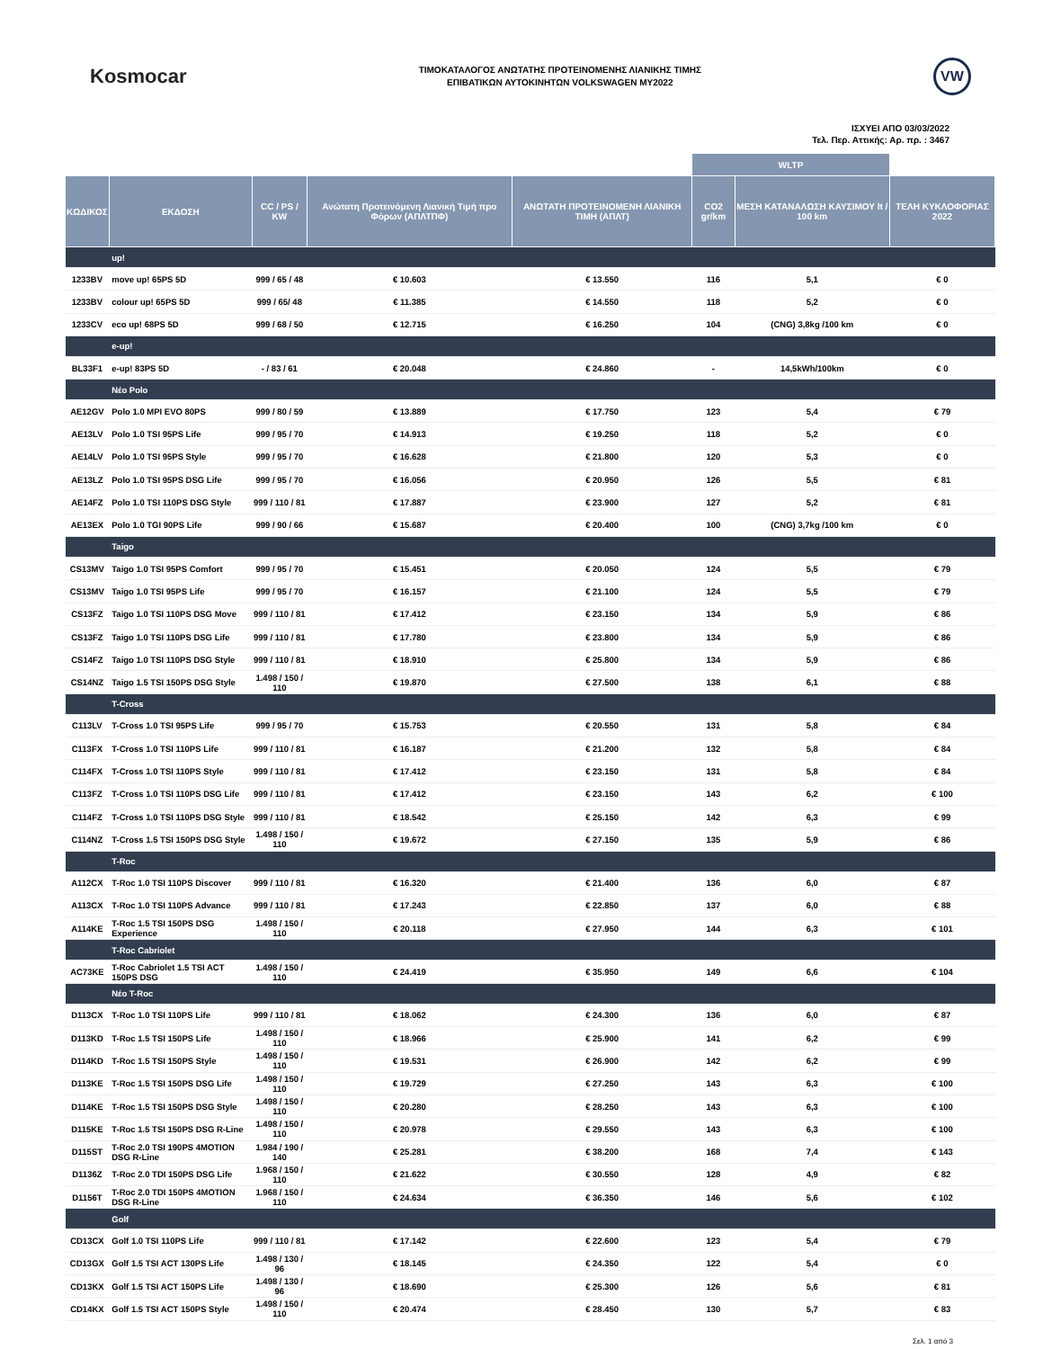Kosmocar
ΤΙΜΟΚΑΤΑΛΟΓΟΣ ΑΝΩΤΑΤΗΣ ΠΡΟΤΕΙΝΟΜΕΝΗΣ ΛΙΑΝΙΚΗΣ ΤΙΜΗΣ
ΕΠΙΒΑΤΙΚΩΝ ΑΥΤΟΚΙΝΗΤΩΝ VOLKSWAGEN MY2022
VW
ΙΣΧΥΕΙ ΑΠΟ 03/03/2022
Τελ. Περ. Αττικής: Αρ. πρ. : 3467
| | | | | | WLTP | | |
| ΚΩΔΙΚΟΣ | ΕΚΔΟΣΗ | CC / PS / KW | Ανώτατη Προτεινόμενη Λιανική Τιμή προ Φόρων (ΑΠΛΤΠΦ) | ΑΝΩΤΑΤΗ ΠΡΟΤΕΙΝΟΜΕΝΗ ΛΙΑΝΙΚΗ ΤΙΜΗ (ΑΠΛΤ) | CO2 gr/km | ΜΕΣΗ ΚΑΤΑΝΑΛΩΣΗ ΚΑΥΣΙΜΟΥ lt / 100 km | ΤΕΛΗ ΚΥΚΛΟΦΟΡΙΑΣ 2022 |
| | up! | | | | | | |
| 1233BV | move up! 65PS 5D | 999 / 65 / 48 | € 10.603 | € 13.550 | 116 | 5,1 | € 0 |
| 1233BV | colour up! 65PS 5D | 999 / 65/ 48 | € 11.385 | € 14.550 | 118 | 5,2 | € 0 |
| 1233CV | eco up! 68PS 5D | 999 / 68 / 50 | € 12.715 | € 16.250 | 104 | (CNG) 3,8kg /100 km | € 0 |
| | e-up! | | | | | | |
| BL33F1 | e-up! 83PS 5D | - / 83 / 61 | € 20.048 | € 24.860 | - | 14,5kWh/100km | € 0 |
| | Νέο Polo | | | | | | |
| AE12GV | Polo 1.0 MPI EVO 80PS | 999 / 80 / 59 | € 13.889 | € 17.750 | 123 | 5,4 | € 79 |
| AE13LV | Polo 1.0 TSI 95PS Life | 999 / 95 / 70 | € 14.913 | € 19.250 | 118 | 5,2 | € 0 |
| AE14LV | Polo 1.0 TSI 95PS Style | 999 / 95 / 70 | € 16.628 | € 21.800 | 120 | 5,3 | € 0 |
| AE13LZ | Polo 1.0 TSI 95PS DSG Life | 999 / 95 / 70 | € 16.056 | € 20.950 | 126 | 5,5 | € 81 |
| AE14FZ | Polo 1.0 TSI 110PS DSG Style | 999 / 110 / 81 | € 17.887 | € 23.900 | 127 | 5,2 | € 81 |
| AE13EX | Polo 1.0 TGI 90PS Life | 999 / 90 / 66 | € 15.687 | € 20.400 | 100 | (CNG) 3,7kg /100 km | € 0 |
| | Taigo | | | | | | |
| CS13MV | Taigo 1.0 TSI 95PS Comfort | 999 / 95 / 70 | € 15.451 | € 20.050 | 124 | 5,5 | € 79 |
| CS13MV | Taigo 1.0 TSI 95PS Life | 999 / 95 / 70 | € 16.157 | € 21.100 | 124 | 5,5 | € 79 |
| CS13FZ | Taigo 1.0 TSI 110PS DSG Move | 999 / 110 / 81 | € 17.412 | € 23.150 | 134 | 5,9 | € 86 |
| CS13FZ | Taigo 1.0 TSI 110PS DSG Life | 999 / 110 / 81 | € 17.780 | € 23.800 | 134 | 5,9 | € 86 |
| CS14FZ | Taigo 1.0 TSI 110PS DSG Style | 999 / 110 / 81 | € 18.910 | € 25.800 | 134 | 5,9 | € 86 |
| CS14NZ | Taigo 1.5 TSI 150PS DSG Style | 1.498 / 150 / 110 | € 19.870 | € 27.500 | 138 | 6,1 | € 88 |
| | T-Cross | | | | | | |
| C113LV | T-Cross 1.0 TSI 95PS Life | 999 / 95 / 70 | € 15.753 | € 20.550 | 131 | 5,8 | € 84 |
| C113FX | T-Cross 1.0 TSI 110PS Life | 999 / 110 / 81 | € 16.187 | € 21.200 | 132 | 5,8 | € 84 |
| C114FX | T-Cross 1.0 TSI 110PS Style | 999 / 110 / 81 | € 17.412 | € 23.150 | 131 | 5,8 | € 84 |
| C113FZ | T-Cross 1.0 TSI 110PS DSG Life | 999 / 110 / 81 | € 17.412 | € 23.150 | 143 | 6,2 | € 100 |
| C114FZ | T-Cross 1.0 TSI 110PS DSG Style | 999 / 110 / 81 | € 18.542 | € 25.150 | 142 | 6,3 | € 99 |
| C114NZ | T-Cross 1.5 TSI 150PS DSG Style | 1.498 / 150 / 110 | € 19.672 | € 27.150 | 135 | 5,9 | € 86 |
| | T-Roc | | | | | | |
| A112CX | T-Roc 1.0 TSI 110PS Discover | 999 / 110 / 81 | € 16.320 | € 21.400 | 136 | 6,0 | € 87 |
| A113CX | T-Roc 1.0 TSI 110PS Advance | 999 / 110 / 81 | € 17.243 | € 22.850 | 137 | 6,0 | € 88 |
| A114KE | T-Roc 1.5 TSI 150PS DSG Experience | 1.498 / 150 / 110 | € 20.118 | € 27.950 | 144 | 6,3 | € 101 |
| | T-Roc Cabriolet | | | | | | |
| AC73KE | T-Roc Cabriolet 1.5 TSI ACT 150PS DSG | 1.498 / 150 / 110 | € 24.419 | € 35.950 | 149 | 6,6 | € 104 |
| | Νέο T-Roc | | | | | | |
| D113CX | T-Roc 1.0 TSI 110PS Life | 999 / 110 / 81 | € 18.062 | € 24.300 | 136 | 6,0 | € 87 |
| D113KD | T-Roc 1.5 TSI 150PS Life | 1.498 / 150 / 110 | € 18.966 | € 25.900 | 141 | 6,2 | € 99 |
| D114KD | T-Roc 1.5 TSI 150PS Style | 1.498 / 150 / 110 | € 19.531 | € 26.900 | 142 | 6,2 | € 99 |
| D113KE | T-Roc 1.5 TSI 150PS DSG Life | 1.498 / 150 / 110 | € 19.729 | € 27.250 | 143 | 6,3 | € 100 |
| D114KE | T-Roc 1.5 TSI 150PS DSG Style | 1.498 / 150 / 110 | € 20.280 | € 28.250 | 143 | 6,3 | € 100 |
| D115KE | T-Roc 1.5 TSI 150PS DSG R-Line | 1.498 / 150 / 110 | € 20.978 | € 29.550 | 143 | 6,3 | € 100 |
| D115ST | T-Roc 2.0 TSI 190PS 4MOTION DSG R-Line | 1.984 / 190 / 140 | € 25.281 | € 38.200 | 168 | 7,4 | € 143 |
| D1136Z | T-Roc 2.0 TDI 150PS DSG Life | 1.968 / 150 / 110 | € 21.622 | € 30.550 | 128 | 4,9 | € 82 |
| D1156T | T-Roc 2.0 TDI 150PS 4MOTION DSG R-Line | 1.968 / 150 / 110 | € 24.634 | € 36.350 | 146 | 5,6 | € 102 |
| | Golf | | | | | | |
| CD13CX | Golf 1.0 TSI 110PS Life | 999 / 110 / 81 | € 17.142 | € 22.600 | 123 | 5,4 | € 79 |
| CD13GX | Golf 1.5 TSI ACT 130PS Life | 1.498 / 130 / 96 | € 18.145 | € 24.350 | 122 | 5,4 | € 0 |
| CD13KX | Golf 1.5 TSI ACT 150PS Life | 1.498 / 130 / 96 | € 18.690 | € 25.300 | 126 | 5,6 | € 81 |
| CD14KX | Golf 1.5 TSI ACT 150PS Style | 1.498 / 150 / 110 | € 20.474 | € 28.450 | 130 | 5,7 | € 83 |
Σελ. 1 από 3